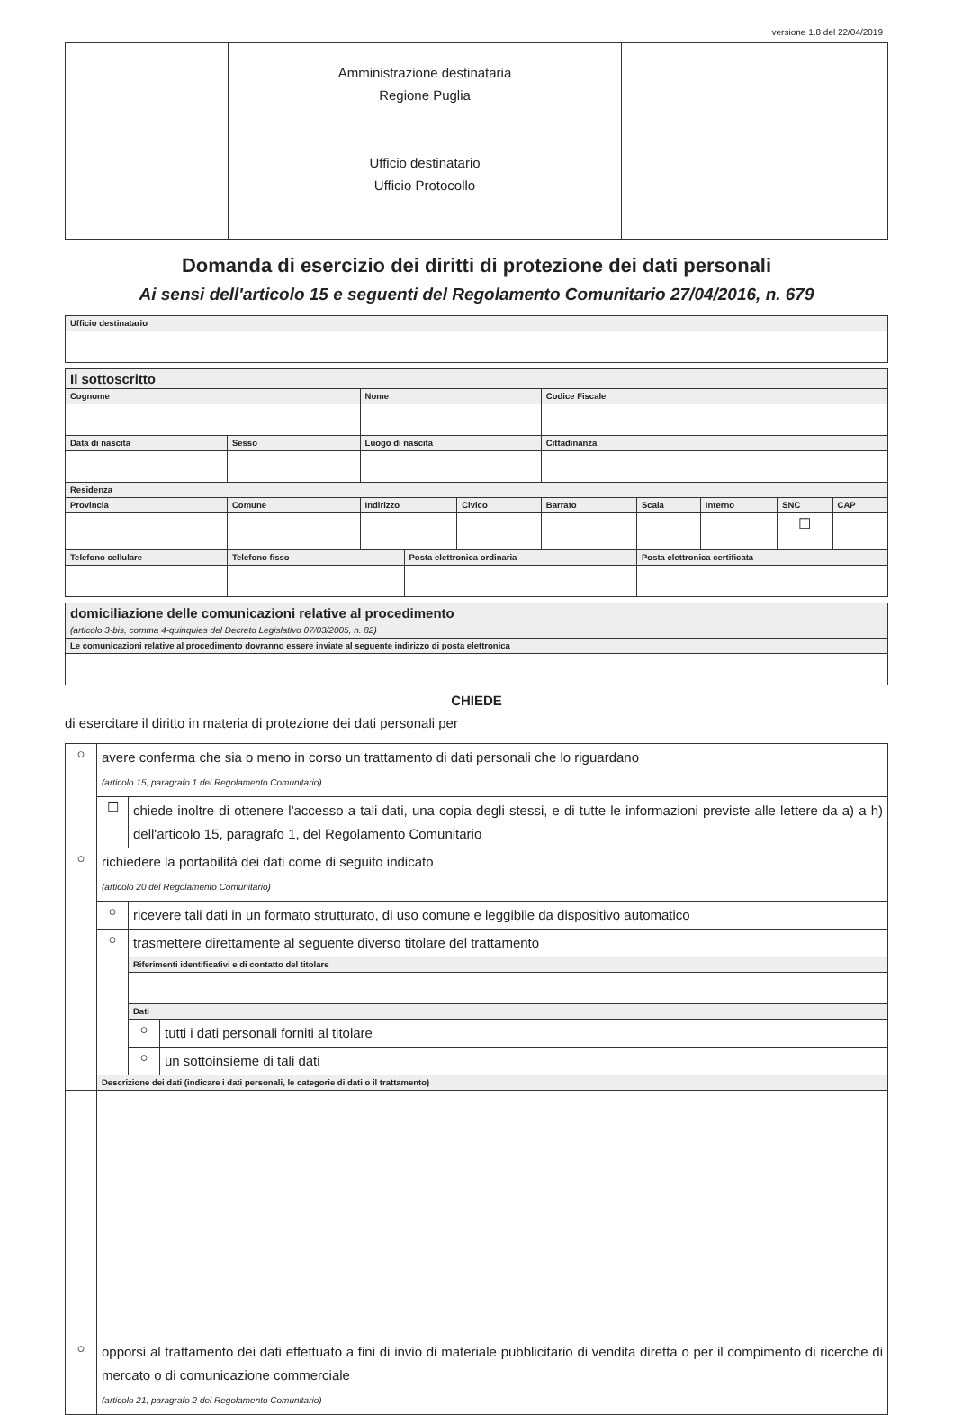versione 1.8 del 22/04/2019
| | Amministrazione destinataria Regione Puglia Ufficio destinatario Ufficio Protocollo | |
Domanda di esercizio dei diritti di protezione dei dati personali
Ai sensi dell'articolo 15 e seguenti del Regolamento Comunitario 27/04/2016, n. 679
| Ufficio destinatario |
| Il sottoscritto | | | | | | | | | | |
| Cognome | | | Nome | | | Codice Fiscale | | | | |
| Data di nascita | | Sesso | Luogo di nascita | | | Cittadinanza | | | | |
| Residenza | | | | | | | | | | |
| Provincia | Comune | | Indirizzo | | Civico | Barrato | Scala | Interno | SNC | CAP |
| | | | | | | | | | ☐ | |
| Telefono cellulare | | Telefono fisso | | Posta elettronica ordinaria | | | Posta elettronica certificata | | | |
| domiciliazione delle comunicazioni relative al procedimento (articolo 3-bis, comma 4-quinquies del Decreto Legislativo 07/03/2005, n. 82) |
| Le comunicazioni relative al procedimento dovranno essere inviate al seguente indirizzo di posta elettronica |
CHIEDE
di esercitare il diritto in materia di protezione dei dati personali per
| ○ | avere conferma che sia o meno in corso un trattamento di dati personali che lo riguardano (articolo 15, paragrafo 1 del Regolamento Comunitario) | | |
| | ☐ | chiede inoltre di ottenere l'accesso a tali dati, una copia degli stessi, e di tutte le informazioni previste alle lettere da a) a h) dell'articolo 15, paragrafo 1, del Regolamento Comunitario | |
| ○ | richiedere la portabilità dei dati come di seguito indicato (articolo 20 del Regolamento Comunitario) | | |
| | ○ | ricevere tali dati in un formato strutturato, di uso comune e leggibile da dispositivo automatico | |
| | ○ | trasmettere direttamente al seguente diverso titolare del trattamento | |
| | | Riferimenti identificativi e di contatto del titolare | |
| | | Dati | |
| | | ○ | tutti i dati personali forniti al titolare |
| | | ○ | un sottoinsieme di tali dati |
| | Descrizione dei dati (indicare i dati personali, le categorie di dati o il trattamento) | | |
| ○ | opporsi al trattamento dei dati effettuato a fini di invio di materiale pubblicitario di vendita diretta o per il compimento di ricerche di mercato o di comunicazione commerciale (articolo 21, paragrafo 2 del Regolamento Comunitario) | | |